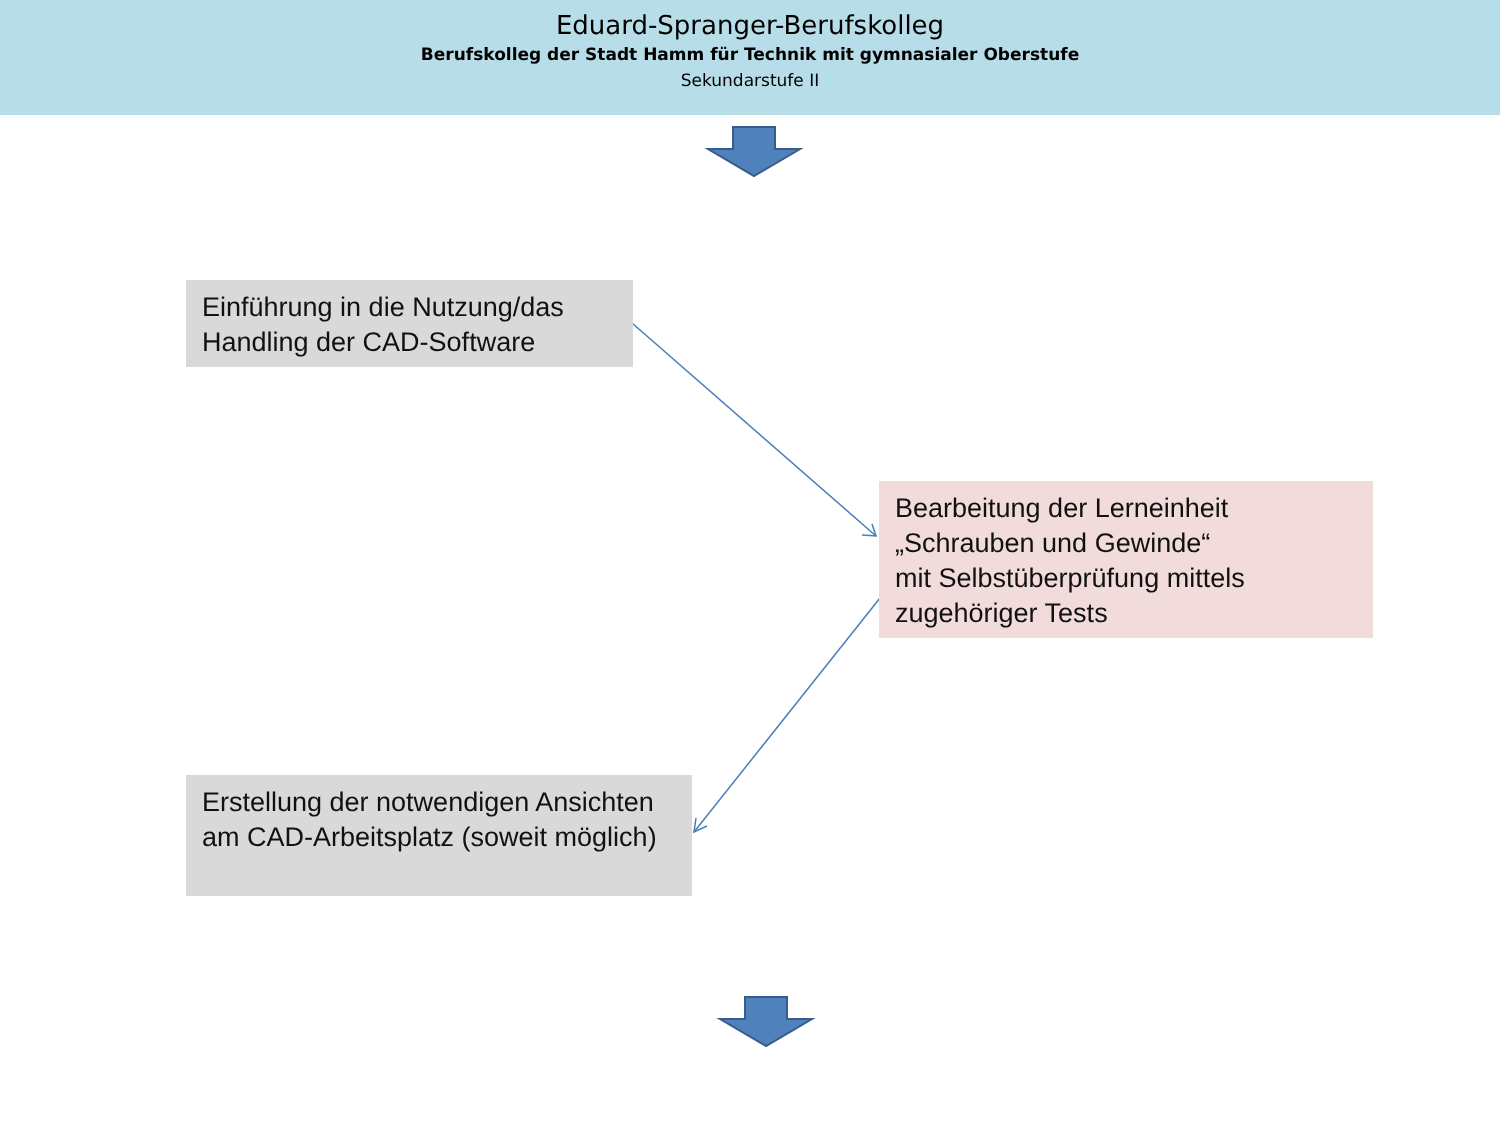Eduard-Spranger-Berufskolleg
Berufskolleg der Stadt Hamm für Technik mit gymnasialer Oberstufe
Sekundarstufe II
Einführung in die Nutzung/das Handling der CAD-Software
Bearbeitung der Lerneinheit „Schrauben und Gewinde“
mit Selbstüberprüfung mittels zugehöriger Tests
Erstellung der notwendigen Ansichten am CAD-Arbeitsplatz (soweit möglich)